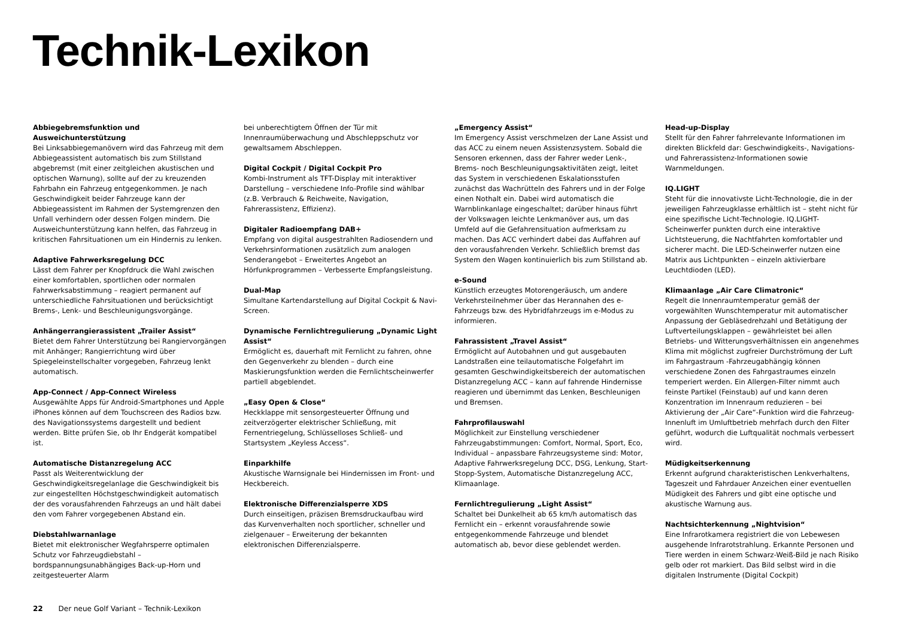Technik-Lexikon
Abbiegebremsfunktion und Ausweichunterstützung
Bei Linksabbiegemanövern wird das Fahrzeug mit dem Abbiegeassistent automatisch bis zum Stillstand abgebremst (mit einer zeitgleichen akustischen und optischen Warnung), sollte auf der zu kreuzenden Fahrbahn ein Fahrzeug entgegenkommen. Je nach Geschwindigkeit beider Fahrzeuge kann der Abbiegeassistent im Rahmen der Systemgrenzen den Unfall verhindern oder dessen Folgen mindern. Die Ausweichunterstützung kann helfen, das Fahrzeug in kritischen Fahrsituationen um ein Hindernis zu lenken.
Adaptive Fahrwerksregelung DCC
Lässt dem Fahrer per Knopfdruck die Wahl zwischen einer komfortablen, sportlichen oder normalen Fahrwerksabstimmung – reagiert permanent auf unterschiedliche Fahrsituationen und berücksichtigt Brems-, Lenk- und Beschleunigungsvorgänge.
Anhängerrangierassistent „Trailer Assist“Bietet dem Fahrer Unterstützung bei Rangiervorgängen mit Anhänger; Rangierrichtung wird über Spiegeleinstellschalter vorgegeben, Fahrzeug lenkt automatisch.
App-Connect / App-Connect Wireless
Ausgewählte Apps für Android-Smartphones und Apple iPhones können auf dem Touchscreen des Radios bzw. des Navigationssystems dargestellt und bedient werden. Bitte prüfen Sie, ob Ihr Endgerät kompatibel ist.
Automatische Distanzregelung ACC
Passt als Weiterentwicklung der Geschwindigkeitsregelanlage die Geschwindigkeit bis zur eingestellten Höchstgeschwindigkeit automatisch der des vorausfahrenden Fahrzeugs an und hält dabei den vom Fahrer vorgegebenen Abstand ein.
Diebstahlwarnanlage
Bietet mit elektronischer Wegfahrsperre optimalen Schutz vor Fahrzeugdiebstahl – bordspannungsunabhängiges Back-up-Horn und zeitgesteuerter Alarm
bei unberechtigtem Öffnen der Tür mit Innenraumüberwachung und Abschleppschutz vor gewaltsamem Abschleppen.
Digital Cockpit / Digital Cockpit Pro
Kombi-Instrument als TFT-Display mit interaktiver Darstellung – verschiedene Info-Profile sind wählbar (z.B. Verbrauch & Reichweite, Navigation, Fahrerassistenz, Effizienz).
Digitaler Radioempfang DAB+
Empfang von digital ausgestrahlten Radiosendern und Verkehrsinformationen zusätzlich zum analogen Senderangebot – Erweitertes Angebot an Hörfunkprogrammen – Verbesserte Empfangsleistung.
Dual-Map
Simultane Kartendarstellung auf Digital Cockpit & Navi-Screen.
Dynamische Fernlichtregulierung „Dynamic Light Assist“Ermöglicht es, dauerhaft mit Fernlicht zu fahren, ohne den Gegenverkehr zu blenden – durch eine Maskierungsfunktion werden die Fernlichtscheinwerfer partiell abgeblendet.
„Easy Open & Close“Heckklappe mit sensorgesteuerter Öffnung und zeitverzögerter elektrischer Schließung, mit Fernentriegelung, Schlüsselloses Schließ- und Startsystem „Keyless Access“.
Einparkhilfe
Akustische Warnsignale bei Hindernissen im Front- und Heckbereich.
Elektronische Differenzialsperre XDS
Durch einseitigen, präzisen Bremsdruckaufbau wird das Kurvenverhalten noch sportlicher, schneller und zielgenauer – Erweiterung der bekannten elektronischen Differenzialsperre.
„Emergency Assist“Im Emergency Assist verschmelzen der Lane Assist und das ACC zu einem neuen Assistenzsystem. Sobald die Sensoren erkennen, dass der Fahrer weder Lenk-, Brems- noch Beschleunigungsaktivitäten zeigt, leitet das System in verschiedenen Eskalationsstufen zunächst das Wachrütteln des Fahrers und in der Folge einen Nothalt ein. Dabei wird automatisch die Warnblinkanlage eingeschaltet; darüber hinaus führt der Volkswagen leichte Lenkmanöver aus, um das Umfeld auf die Gefahrensituation aufmerksam zu machen. Das ACC verhindert dabei das Auffahren auf den vorausfahrenden Verkehr. Schließlich bremst das System den Wagen kontinuierlich bis zum Stillstand ab.
e-Sound
Künstlich erzeugtes Motorengeräusch, um andere Verkehrsteilnehmer über das Herannahen des e-Fahrzeugs bzw. des Hybridfahrzeugs im e-Modus zu informieren.
Fahrassistent „Travel Assist“Ermöglicht auf Autobahnen und gut ausgebauten Landstraßen eine teilautomatische Folgefahrt im gesamten Geschwindigkeitsbereich der automatischen Distanzregelung ACC – kann auf fahrende Hindernisse reagieren und übernimmt das Lenken, Beschleunigen und Bremsen.
Fahrprofilauswahl
Möglichkeit zur Einstellung verschiedener Fahrzeugabstimmungen: Comfort, Normal, Sport, Eco, Individual – anpassbare Fahrzeugsysteme sind: Motor, Adaptive Fahrwerksregelung DCC, DSG, Lenkung, Start-Stopp-System, Automatische Distanzregelung ACC, Klimaanlage.
Fernlichtregulierung „Light Assist“Schaltet bei Dunkelheit ab 65 km/h automatisch das Fernlicht ein – erkennt vorausfahrende sowie entgegenkommende Fahrzeuge und blendet automatisch ab, bevor diese geblendet werden.
Head-up-Display
Stellt für den Fahrer fahrrelevante Informationen im direkten Blickfeld dar: Geschwindigkeits-, Navigations- und Fahrerassistenz-Informationen sowie Warnmeldungen.
IQ.LIGHT
Steht für die innovativste Licht-Technologie, die in der jeweiligen Fahrzeugklasse erhältlich ist – steht nicht für eine spezifische Licht-Technologie. IQ.LIGHT-Scheinwerfer punkten durch eine interaktive Lichtsteuerung, die Nachtfahrten komfortabler und sicherer macht. Die LED-Scheinwerfer nutzen eine Matrix aus Lichtpunkten – einzeln aktivierbare Leuchtdioden (LED).
Klimaanlage „Air Care Climatronic“Regelt die Innenraumtemperatur gemäß der vorgewählten Wunschtemperatur mit automatischer Anpassung der Gebläsedrehzahl und Betätigung der Luftverteilungsklappen – gewährleistet bei allen Betriebs- und Witterungsverhältnissen ein angenehmes Klima mit möglichst zugfreier Durchströmung der Luft im Fahrgastraum -Fahrzeugabhängig können verschiedene Zonen des Fahrgastraumes einzeln temperiert werden. Ein Allergen-Filter nimmt auch feinste Partikel (Feinstaub) auf und kann deren Konzentration im Innenraum reduzieren – bei Aktivierung der „Air Care“-Funktion wird die Fahrzeug-Innenluft im Umluftbetrieb mehrfach durch den Filter geführt, wodurch die Luftqualität nochmals verbessert wird.
Müdigkeitserkennung
Erkennt aufgrund charakteristischen Lenkverhaltens, Tageszeit und Fahrdauer Anzeichen einer eventuellen Müdigkeit des Fahrers und gibt eine optische und akustische Warnung aus.
Nachtsichterkennung „Nightvision“Eine Infrarotkamera registriert die von Lebewesen ausgehende Infrarotstrahlung. Erkannte Personen und Tiere werden in einem Schwarz-Weiß-Bild je nach Risiko gelb oder rot markiert. Das Bild selbst wird in die digitalen Instrumente (Digital Cockpit)
22 Der neue Golf Variant – Technik-Lexikon